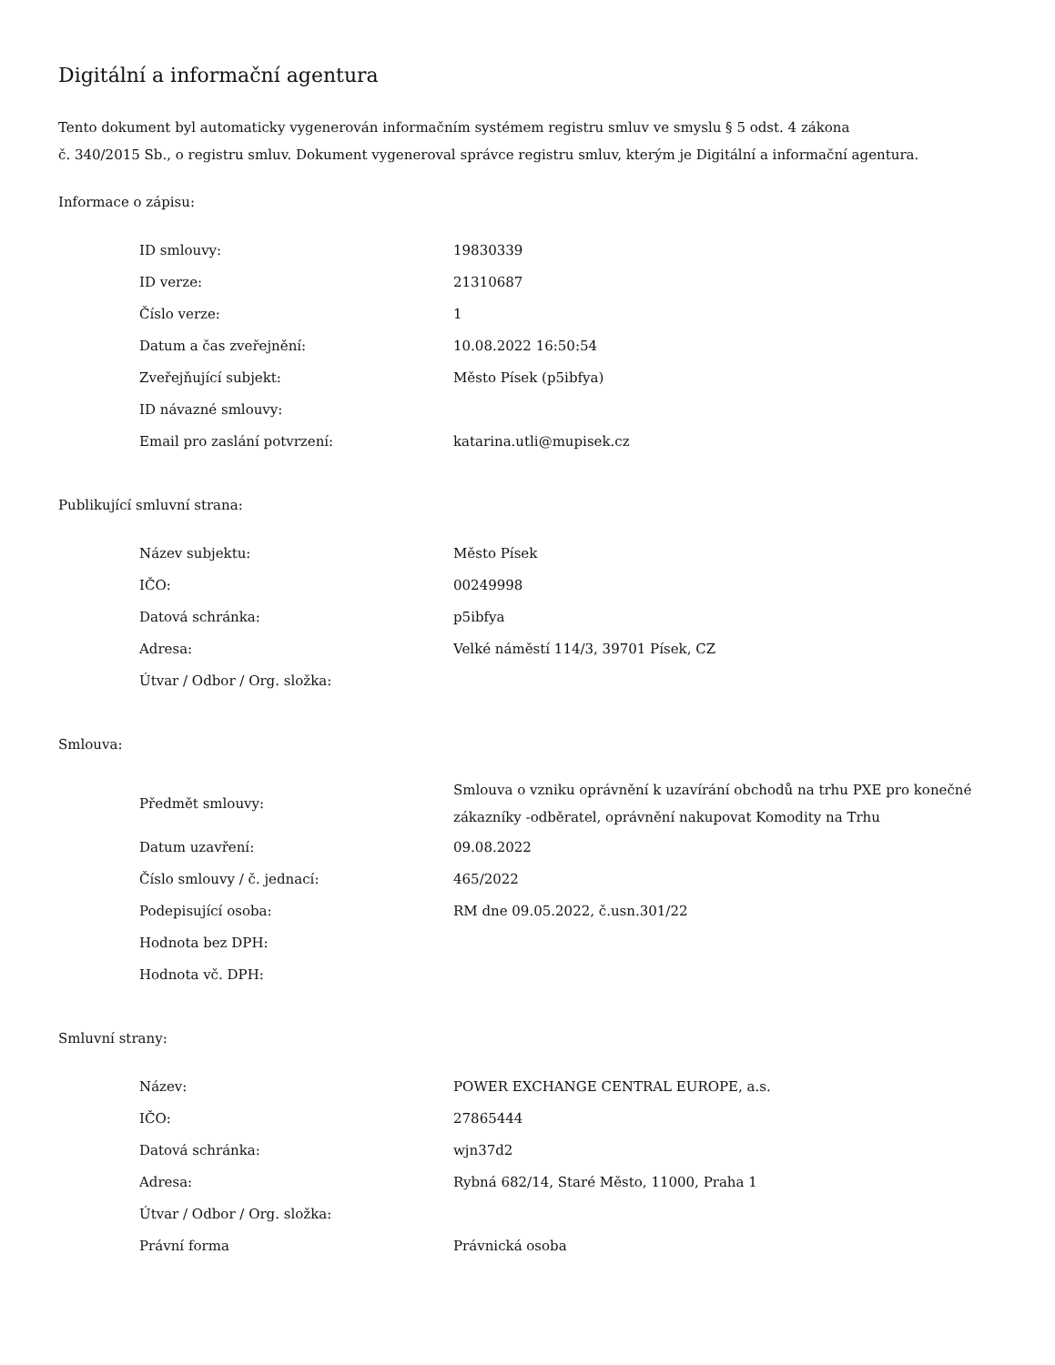Digitální a informační agentura
Tento dokument byl automaticky vygenerován informačním systémem registru smluv ve smyslu § 5 odst. 4 zákona
č. 340/2015 Sb., o registru smluv. Dokument vygeneroval správce registru smluv, kterým je Digitální a informační agentura.
Informace o zápisu:
| ID smlouvy: | 19830339 |
| ID verze: | 21310687 |
| Číslo verze: | 1 |
| Datum a čas zveřejnění: | 10.08.2022 16:50:54 |
| Zveřejňující subjekt: | Město Písek (p5ibfya) |
| ID návazné smlouvy: | |
| Email pro zaslání potvrzení: | katarina.utli@mupisek.cz |
Publikující smluvní strana:
| Název subjektu: | Město Písek |
| IČO: | 00249998 |
| Datová schránka: | p5ibfya |
| Adresa: | Velké náměstí 114/3, 39701 Písek, CZ |
| Útvar / Odbor / Org. složka: | |
Smlouva:
| Předmět smlouvy: | Smlouva o vzniku oprávnění k uzavírání obchodů na trhu PXE pro konečné zákazníky -odběratel, oprávnění nakupovat Komodity na Trhu |
| Datum uzavření: | 09.08.2022 |
| Číslo smlouvy / č. jednací: | 465/2022 |
| Podepisující osoba: | RM dne 09.05.2022, č.usn.301/22 |
| Hodnota bez DPH: | |
| Hodnota vč. DPH: | |
Smluvní strany:
| Název: | POWER EXCHANGE CENTRAL EUROPE, a.s. |
| IČO: | 27865444 |
| Datová schránka: | wjn37d2 |
| Adresa: | Rybná 682/14, Staré Město, 11000, Praha 1 |
| Útvar / Odbor / Org. složka: | |
| Právní forma | Právnická osoba |